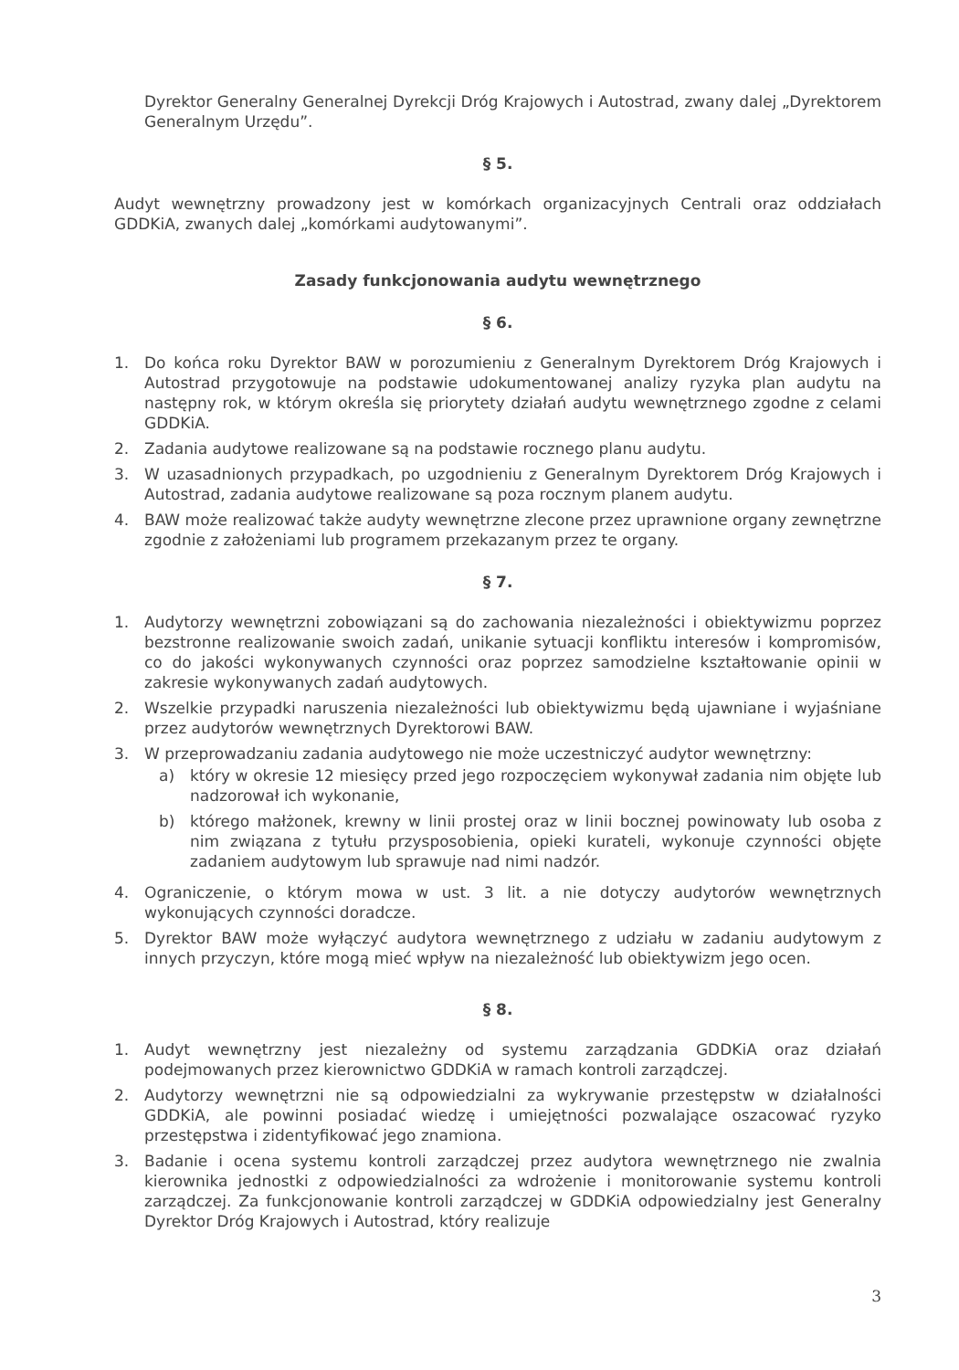Dyrektor Generalny Generalnej Dyrekcji Dróg Krajowych i Autostrad, zwany dalej „Dyrektorem Generalnym Urzędu”.
§ 5.
Audyt wewnętrzny prowadzony jest w komórkach organizacyjnych Centrali oraz oddziałach GDDKiA, zwanych dalej „komórkami audytowanymi”.
Zasady funkcjonowania audytu wewnętrznego
§ 6.
1. Do końca roku Dyrektor BAW w porozumieniu z Generalnym Dyrektorem Dróg Krajowych i Autostrad przygotowuje na podstawie udokumentowanej analizy ryzyka plan audytu na następny rok, w którym określa się priorytety działań audytu wewnętrznego zgodne z celami GDDKiA.
2. Zadania audytowe realizowane są na podstawie rocznego planu audytu.
3. W uzasadnionych przypadkach, po uzgodnieniu z Generalnym Dyrektorem Dróg Krajowych i Autostrad, zadania audytowe realizowane są poza rocznym planem audytu.
4. BAW może realizować także audyty wewnętrzne zlecone przez uprawnione organy zewnętrzne zgodnie z założeniami lub programem przekazanym przez te organy.
§ 7.
1. Audytorzy wewnętrzni zobowiązani są do zachowania niezależności i obiektywizmu poprzez bezstronne realizowanie swoich zadań, unikanie sytuacji konfliktu interesów i kompromisów, co do jakości wykonywanych czynności oraz poprzez samodzielne kształtowanie opinii w zakresie wykonywanych zadań audytowych.
2. Wszelkie przypadki naruszenia niezależności lub obiektywizmu będą ujawniane i wyjaśniane przez audytorów wewnętrznych Dyrektorowi BAW.
3. W przeprowadzaniu zadania audytowego nie może uczestniczyć audytor wewnętrzny:
a) który w okresie 12 miesięcy przed jego rozpoczęciem wykonywał zadania nim objęte lub nadzorował ich wykonanie,
b) którego małżonek, krewny w linii prostej oraz w linii bocznej powinowaty lub osoba z nim związana z tytułu przysposobienia, opieki kurateli, wykonuje czynności objęte zadaniem audytowym lub sprawuje nad nimi nadzór.
4. Ograniczenie, o którym mowa w ust. 3 lit. a nie dotyczy audytorów wewnętrznych wykonujących czynności doradcze.
5. Dyrektor BAW może wyłączyć audytora wewnętrznego z udziału w zadaniu audytowym z innych przyczyn, które mogą mieć wpływ na niezależność lub obiektywizm jego ocen.
§ 8.
1. Audyt wewnętrzny jest niezależny od systemu zarządzania GDDKiA oraz działań podejmowanych przez kierownictwo GDDKiA w ramach kontroli zarządczej.
2. Audytorzy wewnętrzni nie są odpowiedzialni za wykrywanie przestępstw w działalności GDDKiA, ale powinni posiadać wiedzę i umiejętności pozwalające oszacować ryzyko przestępstwa i zidentyfikować jego znamiona.
3. Badanie i ocena systemu kontroli zarządczej przez audytora wewnętrznego nie zwalnia kierownika jednostki z odpowiedzialności za wdrożenie i monitorowanie systemu kontroli zarządczej. Za funkcjonowanie kontroli zarządczej w GDDKiA odpowiedzialny jest Generalny Dyrektor Dróg Krajowych i Autostrad, który realizuje
3